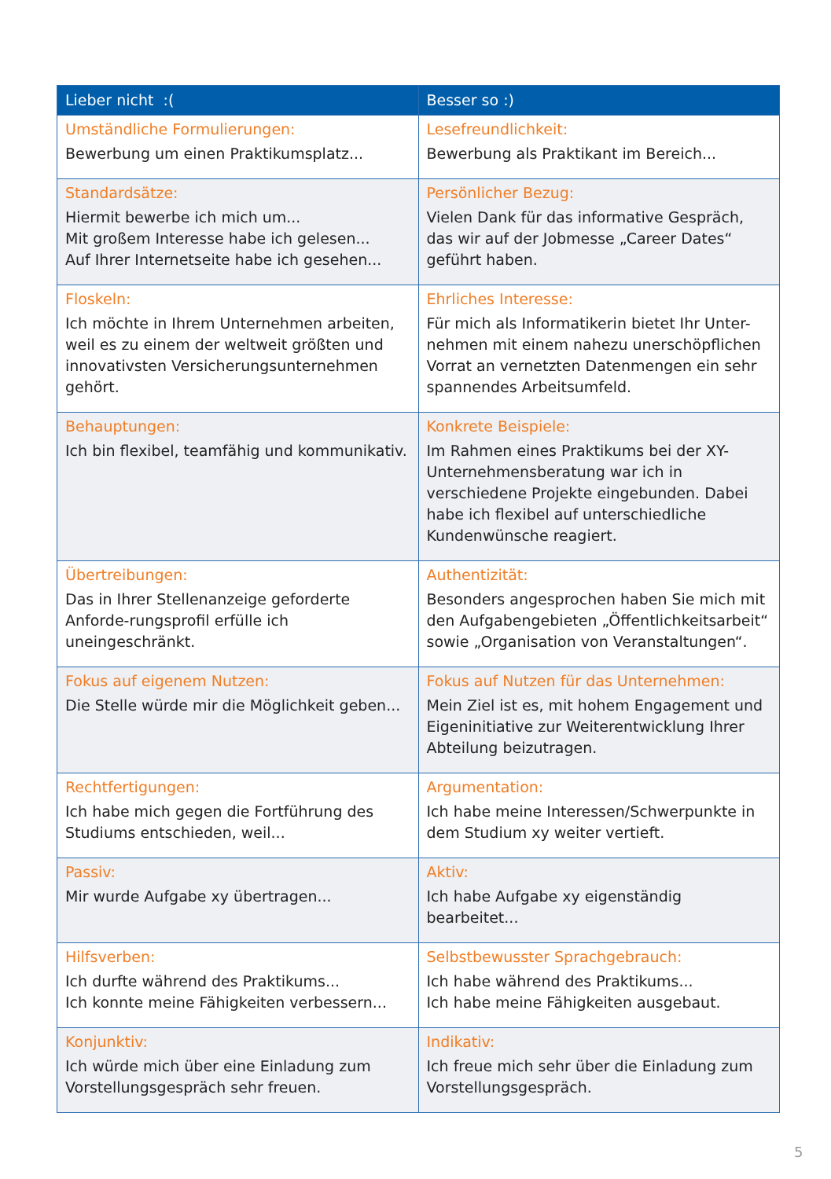| Lieber nicht :( | Besser so :) |
| --- | --- |
| Umständliche Formulierungen: Bewerbung um einen Praktikumsplatz... | Lesefreundlichkeit: Bewerbung als Praktikant im Bereich... |
| Standardsätze: Hiermit bewerbe ich mich um... Mit großem Interesse habe ich gelesen... Auf Ihrer Internetseite habe ich gesehen... | Persönlicher Bezug: Vielen Dank für das informative Gespräch, das wir auf der Jobmesse „Career Dates“ geführt haben. |
| Floskeln: Ich möchte in Ihrem Unternehmen arbeiten, weil es zu einem der weltweit größten und innovativsten Versicherungsunternehmen gehört. | Ehrliches Interesse: Für mich als Informatikerin bietet Ihr Unter-nehmen mit einem nahezu unerschöpflichen Vorrat an vernetzten Datenmengen ein sehr spannendes Arbeitsumfeld. |
| Behauptungen: Ich bin flexibel, teamfähig und kommunikativ. | Konkrete Beispiele: Im Rahmen eines Praktikums bei der XY-Unternehmensberatung war ich in verschiedene Projekte eingebunden. Dabei habe ich flexibel auf unterschiedliche Kundenwünsche reagiert. |
| Übertreibungen: Das in Ihrer Stellenanzeige geforderte Anforde-rungsprofil erfülle ich uneingeschränkt. | Authentizität: Besonders angesprochen haben Sie mich mit den Aufgabengebieten „Öffentlichkeitsarbeit“ sowie „Organisation von Veranstaltungen“. |
| Fokus auf eigenem Nutzen: Die Stelle würde mir die Möglichkeit geben... | Fokus auf Nutzen für das Unternehmen: Mein Ziel ist es, mit hohem Engagement und Eigeninitiative zur Weiterentwicklung Ihrer Abteilung beizutragen. |
| Rechtfertigungen: Ich habe mich gegen die Fortführung des Studiums entschieden, weil... | Argumentation: Ich habe meine Interessen/Schwerpunkte in dem Studium xy weiter vertieft. |
| Passiv: Mir wurde Aufgabe xy übertragen... | Aktiv: Ich habe Aufgabe xy eigenständig bearbeitet... |
| Hilfsverben: Ich durfte während des Praktikums... Ich konnte meine Fähigkeiten verbessern... | Selbstbewusster Sprachgebrauch: Ich habe während des Praktikums... Ich habe meine Fähigkeiten ausgebaut. |
| Konjunktiv: Ich würde mich über eine Einladung zum Vorstellungsgespräch sehr freuen. | Indikativ: Ich freue mich sehr über die Einladung zum Vorstellungsgespräch. |
5